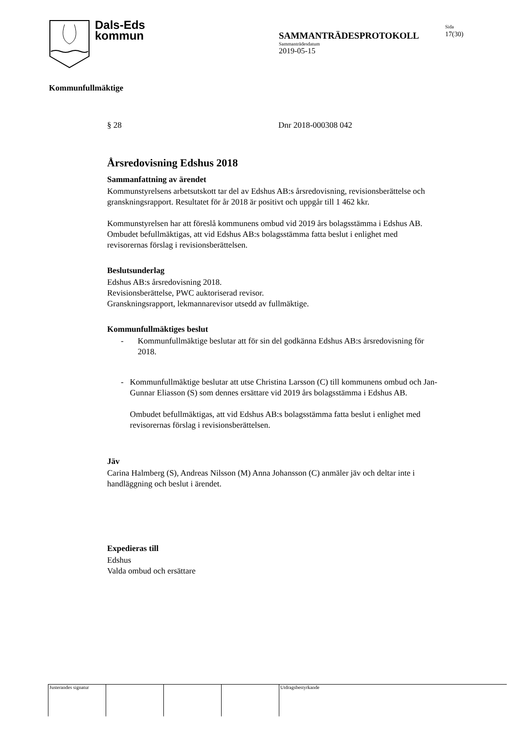Dals-Eds
kommun
SAMMANTRÄDESPROTOKOLL
Sammanträdesdatum
2019-05-15
Sida
17(30)
Kommunfullmäktige
§ 28 Dnr 2018-000308 042
Årsredovisning Edshus 2018
Sammanfattning av ärendet
Kommunstyrelsens arbetsutskott tar del av Edshus AB:s årsredovisning, revisionsberättelse och granskningsrapport. Resultatet för år 2018 är positivt och uppgår till 1 462 kkr.
Kommunstyrelsen har att föreslå kommunens ombud vid 2019 års bolagsstämma i Edshus AB. Ombudet befullmäktigas, att vid Edshus AB:s bolagsstämma fatta beslut i enlighet med revisorernas förslag i revisionsberättelsen.
Beslutsunderlag
Edshus AB:s årsredovisning 2018.
Revisionsberättelse, PWC auktoriserad revisor.
Granskningsrapport, lekmannarevisor utsedd av fullmäktige.
Kommunfullmäktiges beslut
- Kommunfullmäktige beslutar att för sin del godkänna Edshus AB:s årsredovisning för 2018.
- Kommunfullmäktige beslutar att utse Christina Larsson (C) till kommunens ombud och Jan-Gunnar Eliasson (S) som dennes ersättare vid 2019 års bolagsstämma i Edshus AB.
Ombudet befullmäktigas, att vid Edshus AB:s bolagsstämma fatta beslut i enlighet med revisorernas förslag i revisionsberättelsen.
Jäv
Carina Halmberg (S), Andreas Nilsson (M) Anna Johansson (C) anmäler jäv och deltar inte i handläggning och beslut i ärendet.
Expedieras till
Edshus
Valda ombud och ersättare
Justerandes signatur
Utdragsbestyrkande